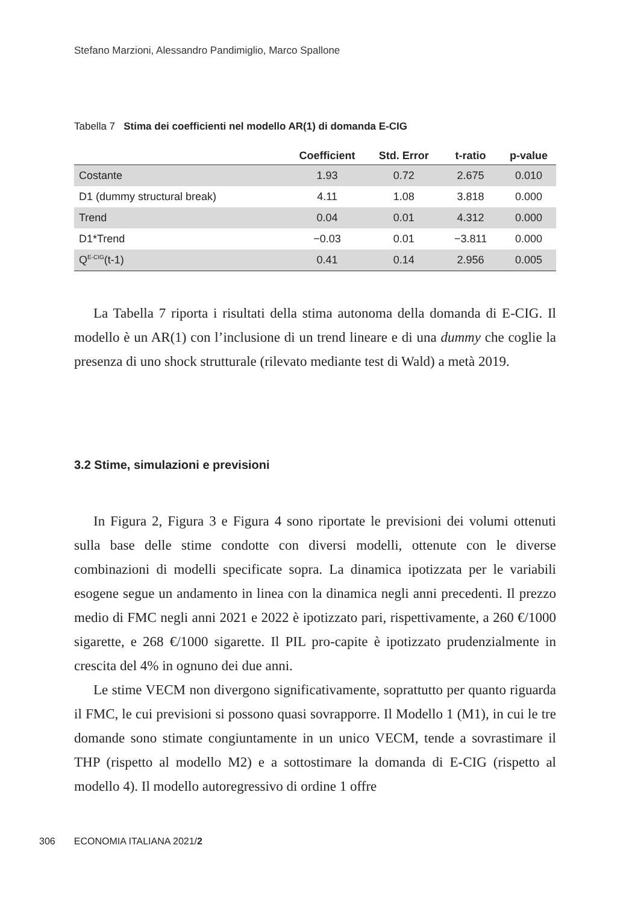Stefano Marzioni, Alessandro Pandimiglio, Marco Spallone
Tabella 7 Stima dei coefficienti nel modello AR(1) di domanda E-CIG
| | Coefficient | Std. Error | t-ratio | p-value |
| --- | --- | --- | --- | --- |
| Costante | 1.93 | 0.72 | 2.675 | 0.010 |
| D1 (dummy structural break) | 4.11 | 1.08 | 3.818 | 0.000 |
| Trend | 0.04 | 0.01 | 4.312 | 0.000 |
| D1*Trend | −0.03 | 0.01 | −3.811 | 0.000 |
| Q<sup>E-CIG</sup>(t-1) | 0.41 | 0.14 | 2.956 | 0.005 |
La Tabella 7 riporta i risultati della stima autonoma della domanda di E-CIG. Il modello è un AR(1) con l’inclusione di un trend lineare e di una dummy che coglie la presenza di uno shock strutturale (rilevato mediante test di Wald) a metà 2019.
3.2 Stime, simulazioni e previsioni
In Figura 2, Figura 3 e Figura 4 sono riportate le previsioni dei volumi ottenuti sulla base delle stime condotte con diversi modelli, ottenute con le diverse combinazioni di modelli specificate sopra. La dinamica ipotizzata per le variabili esogene segue un andamento in linea con la dinamica negli anni precedenti. Il prezzo medio di FMC negli anni 2021 e 2022 è ipotizzato pari, rispettivamente, a 260 €/1000 sigarette, e 268 €/1000 sigarette. Il PIL pro-capite è ipotizzato prudenzialmente in crescita del 4% in ognuno dei due anni.
Le stime VECM non divergono significativamente, soprattutto per quanto riguarda il FMC, le cui previsioni si possono quasi sovrapporre. Il Modello 1 (M1), in cui le tre domande sono stimate congiuntamente in un unico VECM, tende a sovrastimare il THP (rispetto al modello M2) e a sottostimare la domanda di E-CIG (rispetto al modello 4). Il modello autoregressivo di ordine 1 offre
306 ECONOMIA ITALIANA 2021/2